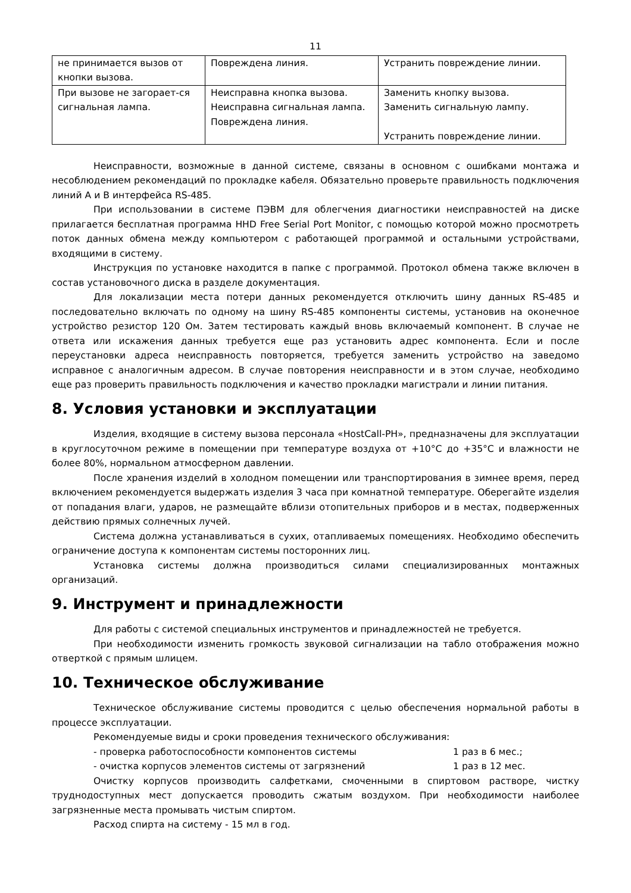11
| не принимается вызов от кнопки вызова. | Повреждена линия. | Устранить повреждение линии. |
| При вызове не загорает-ся сигнальная лампа. | Неисправна кнопка вызова. Неисправна сигнальная лампа. Повреждена линия. | Заменить кнопку вызова. Заменить сигнальную лампу. Устранить повреждение линии. |
Неисправности, возможные в данной системе, связаны в основном с ошибками монтажа и несоблюдением рекомендаций по прокладке кабеля. Обязательно проверьте правильность подключения линий А и В интерфейса RS-485.
При использовании в системе ПЭВМ для облегчения диагностики неисправностей на диске прилагается бесплатная программа HHD Free Serial Port Monitor, с помощью которой можно просмотреть поток данных обмена между компьютером с работающей программой и остальными устройствами, входящими в систему.
Инструкция по установке находится в папке с программой. Протокол обмена также включен в состав установочного диска в разделе документация.
Для локализации места потери данных рекомендуется отключить шину данных RS-485 и последовательно включать по одному на шину RS-485 компоненты системы, установив на оконечное устройство резистор 120 Ом. Затем тестировать каждый вновь включаемый компонент. В случае не ответа или искажения данных требуется еще раз установить адрес компонента. Если и после переустановки адреса неисправность повторяется, требуется заменить устройство на заведомо исправное с аналогичным адресом. В случае повторения неисправности и в этом случае, необходимо еще раз проверить правильность подключения и качество прокладки магистрали и линии питания.
8. Условия установки и эксплуатации
Изделия, входящие в систему вызова персонала «HostCall-PH», предназначены для эксплуатации в круглосуточном режиме в помещении при температуре воздуха от +10°С до +35°С и влажности не более 80%, нормальном атмосферном давлении.
После хранения изделий в холодном помещении или транспортирования в зимнее время, перед включением рекомендуется выдержать изделия 3 часа при комнатной температуре. Оберегайте изделия от попадания влаги, ударов, не размещайте вблизи отопительных приборов и в местах, подверженных действию прямых солнечных лучей.
Система должна устанавливаться в сухих, отапливаемых помещениях. Необходимо обеспечить ограничение доступа к компонентам системы посторонних лиц.
Установка системы должна производиться силами специализированных монтажных организаций.
9. Инструмент и принадлежности
Для работы с системой специальных инструментов и принадлежностей не требуется.
При необходимости изменить громкость звуковой сигнализации на табло отображения можно отверткой с прямым шлицем.
10. Техническое обслуживание
Техническое обслуживание системы проводится с целью обеспечения нормальной работы в процессе эксплуатации.
Рекомендуемые виды и сроки проведения технического обслуживания:
- проверка работоспособности компонентов системы 1 раз в 6 мес.;
- очистка корпусов элементов системы от загрязнений 1 раз в 12 мес.
Очистку корпусов производить салфетками, смоченными в спиртовом растворе, чистку труднодоступных мест допускается проводить сжатым воздухом. При необходимости наиболее загрязненные места промывать чистым спиртом.
Расход спирта на систему - 15 мл в год.